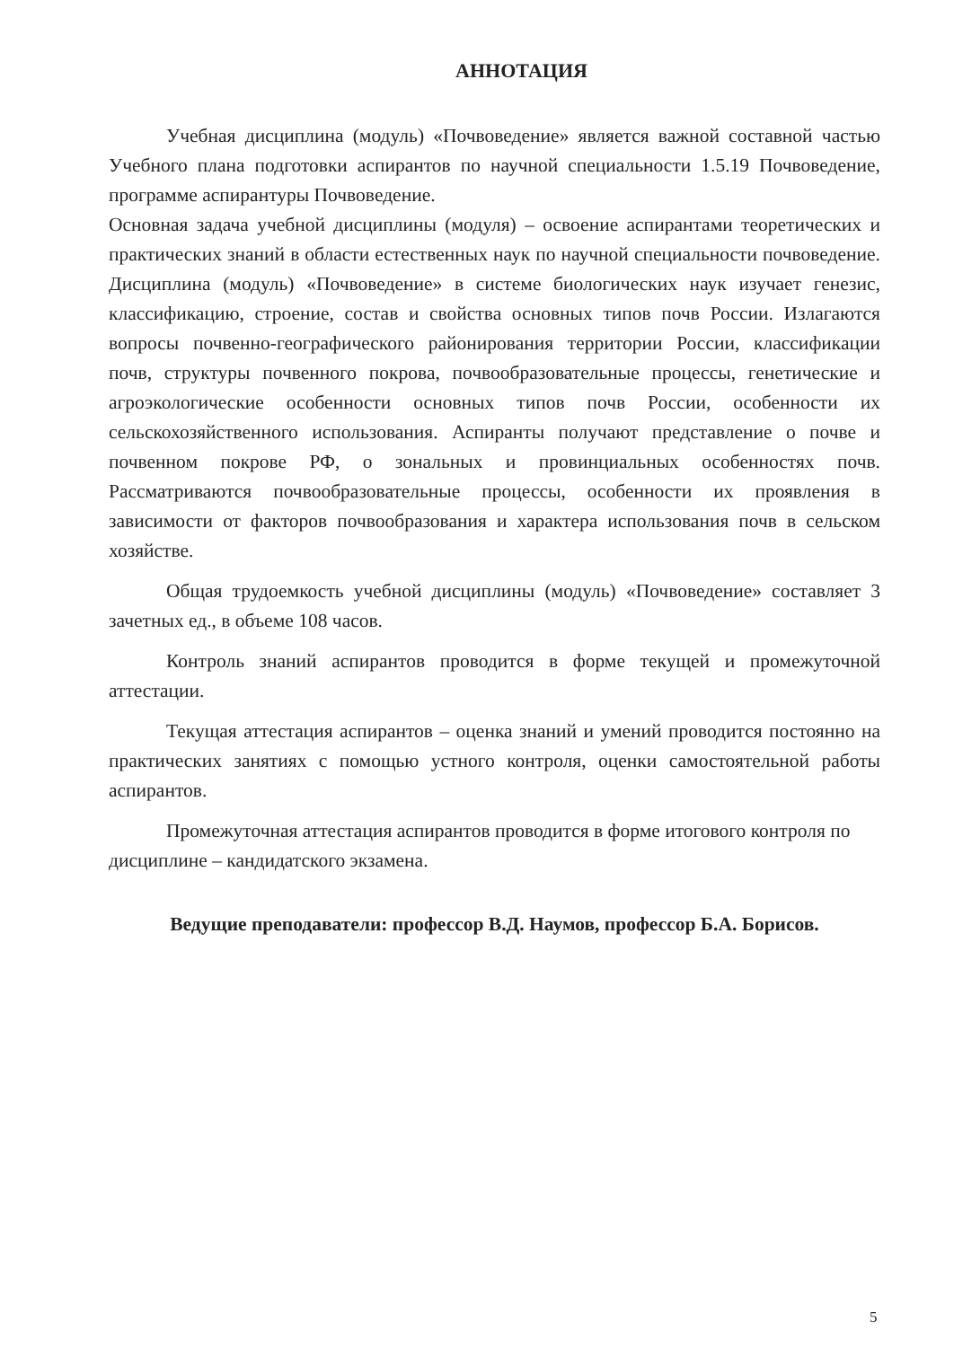АННОТАЦИЯ
Учебная дисциплина (модуль) «Почвоведение» является важной составной частью Учебного плана подготовки аспирантов по научной специальности 1.5.19 Почвоведение, программе аспирантуры Почвоведение.
Основная задача учебной дисциплины (модуля) – освоение аспирантами теоретических и практических знаний в области естественных наук по научной специальности почвоведение. Дисциплина (модуль) «Почвоведение» в системе биологических наук изучает генезис, классификацию, строение, состав и свойства основных типов почв России. Излагаются вопросы почвенно-географического районирования территории России, классификации почв, структуры почвенного покрова, почвообразовательные процессы, генетические и агроэкологические особенности основных типов почв России, особенности их сельскохозяйственного использования. Аспиранты получают представление о почве и почвенном покрове РФ, о зональных и провинциальных особенностях почв. Рассматриваются почвообразовательные процессы, особенности их проявления в зависимости от факторов почвообразования и характера использования почв в сельском хозяйстве.
Общая трудоемкость учебной дисциплины (модуль) «Почвоведение» составляет 3 зачетных ед., в объеме 108 часов.
Контроль знаний аспирантов проводится в форме текущей и промежуточной аттестации.
Текущая аттестация аспирантов – оценка знаний и умений проводится постоянно на практических занятиях с помощью устного контроля, оценки самостоятельной работы аспирантов.
Промежуточная аттестация аспирантов проводится в форме итогового контроля по дисциплине – кандидатского экзамена.
Ведущие преподаватели: профессор В.Д. Наумов, профессор Б.А. Борисов.
5